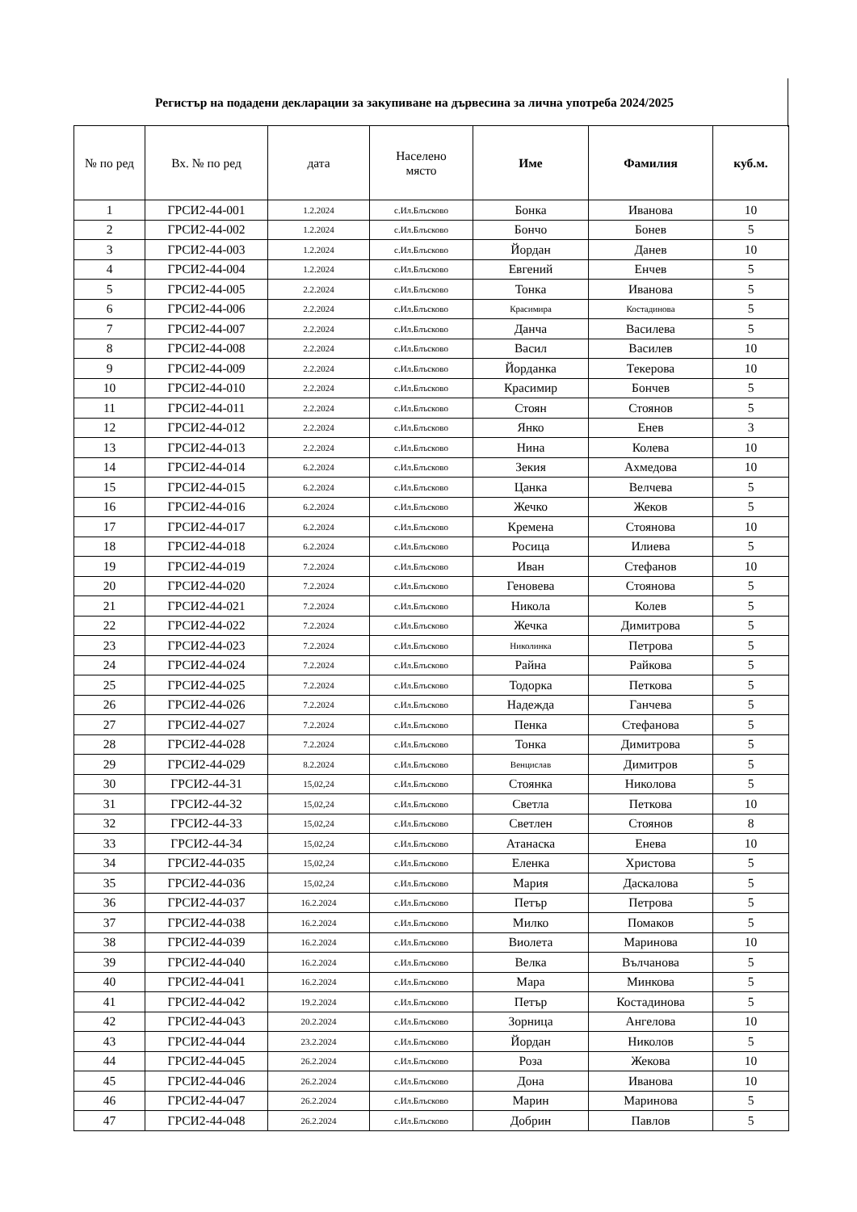Регистър на подадени декларации за закупиване на дървесина за лична употреба 2024/2025
| № по ред | Вх. № по ред | дата | Населено място | Име | Фамилия | куб.м. |
| --- | --- | --- | --- | --- | --- | --- |
| 1 | ГРСИ2-44-001 | 1.2.2024 | с.Ил.Блъсково | Бонка | Иванова | 10 |
| 2 | ГРСИ2-44-002 | 1.2.2024 | с.Ил.Блъсково | Бончо | Бонев | 5 |
| 3 | ГРСИ2-44-003 | 1.2.2024 | с.Ил.Блъсково | Йордан | Данев | 10 |
| 4 | ГРСИ2-44-004 | 1.2.2024 | с.Ил.Блъсково | Евгений | Енчев | 5 |
| 5 | ГРСИ2-44-005 | 2.2.2024 | с.Ил.Блъсково | Тонка | Иванова | 5 |
| 6 | ГРСИ2-44-006 | 2.2.2024 | с.Ил.Блъсково | Красимира | Костадинова | 5 |
| 7 | ГРСИ2-44-007 | 2.2.2024 | с.Ил.Блъсково | Данча | Василева | 5 |
| 8 | ГРСИ2-44-008 | 2.2.2024 | с.Ил.Блъсково | Васил | Василев | 10 |
| 9 | ГРСИ2-44-009 | 2.2.2024 | с.Ил.Блъсково | Йорданка | Текерова | 10 |
| 10 | ГРСИ2-44-010 | 2.2.2024 | с.Ил.Блъсково | Красимир | Бончев | 5 |
| 11 | ГРСИ2-44-011 | 2.2.2024 | с.Ил.Блъсково | Стоян | Стоянов | 5 |
| 12 | ГРСИ2-44-012 | 2.2.2024 | с.Ил.Блъсково | Янко | Енев | 3 |
| 13 | ГРСИ2-44-013 | 2.2.2024 | с.Ил.Блъсково | Нина | Колева | 10 |
| 14 | ГРСИ2-44-014 | 6.2.2024 | с.Ил.Блъсково | Зекия | Ахмедова | 10 |
| 15 | ГРСИ2-44-015 | 6.2.2024 | с.Ил.Блъсково | Цанка | Велчева | 5 |
| 16 | ГРСИ2-44-016 | 6.2.2024 | с.Ил.Блъсково | Жечко | Жеков | 5 |
| 17 | ГРСИ2-44-017 | 6.2.2024 | с.Ил.Блъсково | Кремена | Стоянова | 10 |
| 18 | ГРСИ2-44-018 | 6.2.2024 | с.Ил.Блъсково | Росица | Илиева | 5 |
| 19 | ГРСИ2-44-019 | 7.2.2024 | с.Ил.Блъсково | Иван | Стефанов | 10 |
| 20 | ГРСИ2-44-020 | 7.2.2024 | с.Ил.Блъсково | Геновева | Стоянова | 5 |
| 21 | ГРСИ2-44-021 | 7.2.2024 | с.Ил.Блъсково | Никола | Колев | 5 |
| 22 | ГРСИ2-44-022 | 7.2.2024 | с.Ил.Блъсково | Жечка | Димитрова | 5 |
| 23 | ГРСИ2-44-023 | 7.2.2024 | с.Ил.Блъсково | Николинка | Петрова | 5 |
| 24 | ГРСИ2-44-024 | 7.2.2024 | с.Ил.Блъсково | Райна | Райкова | 5 |
| 25 | ГРСИ2-44-025 | 7.2.2024 | с.Ил.Блъсково | Тодорка | Петкова | 5 |
| 26 | ГРСИ2-44-026 | 7.2.2024 | с.Ил.Блъсково | Надежда | Ганчева | 5 |
| 27 | ГРСИ2-44-027 | 7.2.2024 | с.Ил.Блъсково | Пенка | Стефанова | 5 |
| 28 | ГРСИ2-44-028 | 7.2.2024 | с.Ил.Блъсково | Тонка | Димитрова | 5 |
| 29 | ГРСИ2-44-029 | 8.2.2024 | с.Ил.Блъсково | Венцислав | Димитров | 5 |
| 30 | ГРСИ2-44-31 | 15,02,24 | с.Ил.Блъсково | Стоянка | Николова | 5 |
| 31 | ГРСИ2-44-32 | 15,02,24 | с.Ил.Блъсково | Светла | Петкова | 10 |
| 32 | ГРСИ2-44-33 | 15,02,24 | с.Ил.Блъсково | Светлен | Стоянов | 8 |
| 33 | ГРСИ2-44-34 | 15,02,24 | с.Ил.Блъсково | Атанаска | Енева | 10 |
| 34 | ГРСИ2-44-035 | 15,02,24 | с.Ил.Блъсково | Еленка | Христова | 5 |
| 35 | ГРСИ2-44-036 | 15,02,24 | с.Ил.Блъсково | Мария | Даскалова | 5 |
| 36 | ГРСИ2-44-037 | 16.2.2024 | с.Ил.Блъсково | Петър | Петрова | 5 |
| 37 | ГРСИ2-44-038 | 16.2.2024 | с.Ил.Блъсково | Милко | Помаков | 5 |
| 38 | ГРСИ2-44-039 | 16.2.2024 | с.Ил.Блъсково | Виолета | Маринова | 10 |
| 39 | ГРСИ2-44-040 | 16.2.2024 | с.Ил.Блъсково | Велка | Вълчанова | 5 |
| 40 | ГРСИ2-44-041 | 16.2.2024 | с.Ил.Блъсково | Мара | Минкова | 5 |
| 41 | ГРСИ2-44-042 | 19.2.2024 | с.Ил.Блъсково | Петър | Костадинова | 5 |
| 42 | ГРСИ2-44-043 | 20.2.2024 | с.Ил.Блъсково | Зорница | Ангелова | 10 |
| 43 | ГРСИ2-44-044 | 23.2.2024 | с.Ил.Блъсково | Йордан | Николов | 5 |
| 44 | ГРСИ2-44-045 | 26.2.2024 | с.Ил.Блъсково | Роза | Жекова | 10 |
| 45 | ГРСИ2-44-046 | 26.2.2024 | с.Ил.Блъсково | Дона | Иванова | 10 |
| 46 | ГРСИ2-44-047 | 26.2.2024 | с.Ил.Блъсково | Марин | Маринова | 5 |
| 47 | ГРСИ2-44-048 | 26.2.2024 | с.Ил.Блъсково | Добрин | Павлов | 5 |